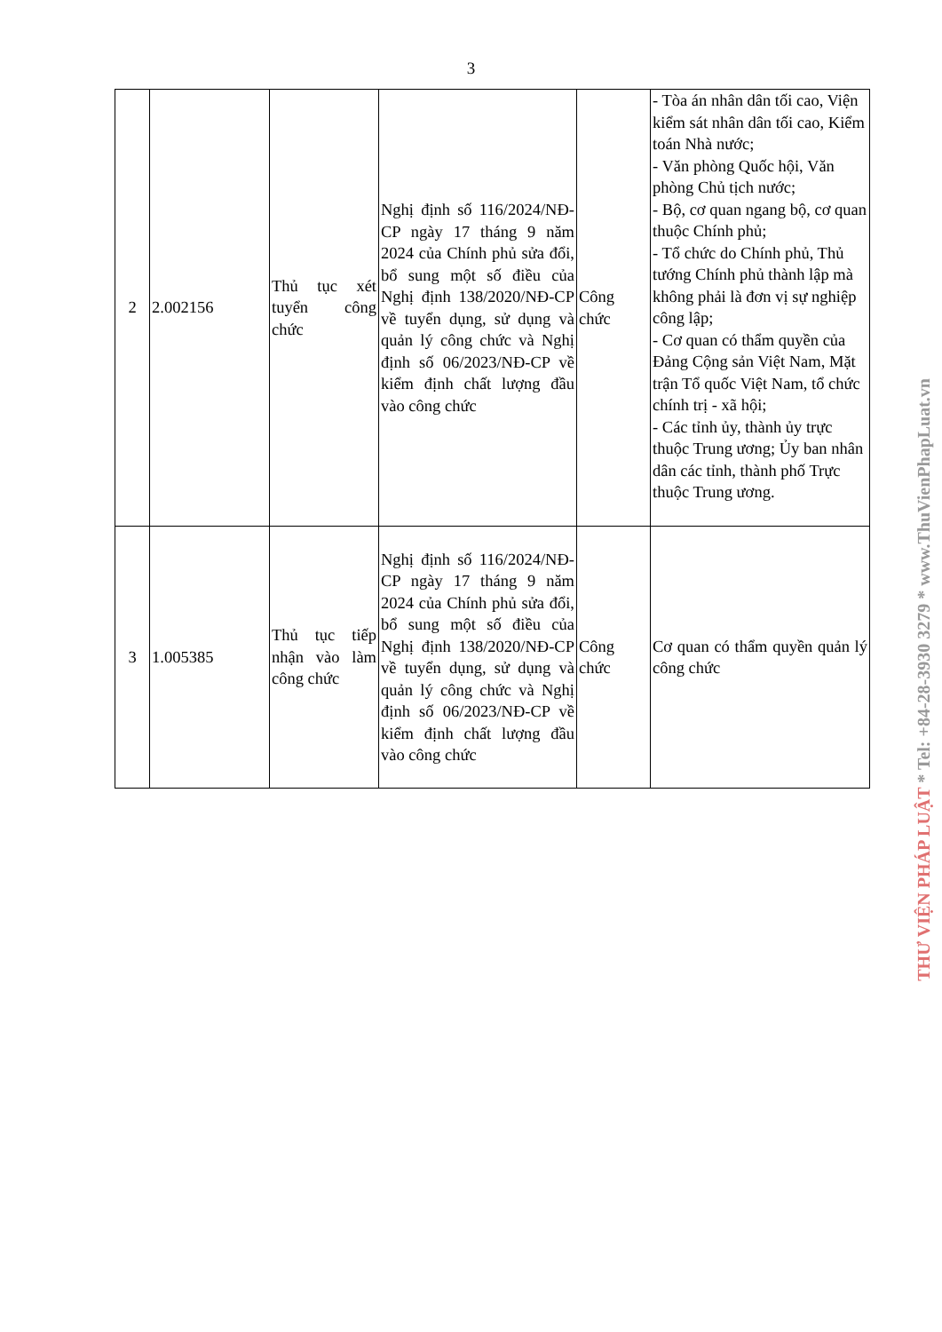3
| 2 | 2.002156 | Thủ tục xét tuyển công chức | Nghị định số 116/2024/NĐ-CP ngày 17 tháng 9 năm 2024 của Chính phủ sửa đổi, bổ sung một số điều của Nghị định 138/2020/NĐ-CP về tuyển dụng, sử dụng và quản lý công chức và Nghị định số 06/2023/NĐ-CP về kiểm định chất lượng đầu vào công chức | Công chức | - Tòa án nhân dân tối cao, Viện kiểm sát nhân dân tối cao, Kiểm toán Nhà nước; - Văn phòng Quốc hội, Văn phòng Chủ tịch nước; - Bộ, cơ quan ngang bộ, cơ quan thuộc Chính phủ; - Tổ chức do Chính phủ, Thủ tướng Chính phủ thành lập mà không phải là đơn vị sự nghiệp công lập; - Cơ quan có thẩm quyền của Đảng Cộng sản Việt Nam, Mặt trận Tổ quốc Việt Nam, tổ chức chính trị - xã hội; - Các tỉnh ủy, thành ủy trực thuộc Trung ương; Ủy ban nhân dân các tỉnh, thành phố Trực thuộc Trung ương. |
| 3 | 1.005385 | Thủ tục tiếp nhận vào làm công chức | Nghị định số 116/2024/NĐ-CP ngày 17 tháng 9 năm 2024 của Chính phủ sửa đổi, bổ sung một số điều của Nghị định 138/2020/NĐ-CP về tuyển dụng, sử dụng và quản lý công chức và Nghị định số 06/2023/NĐ-CP về kiểm định chất lượng đầu vào công chức | Công chức | Cơ quan có thẩm quyền quản lý công chức |
THƯ VIỆN PHÁP LUẬT * Tel: +84-28-3930 3279 * www.ThuVienPhapLuat.vn